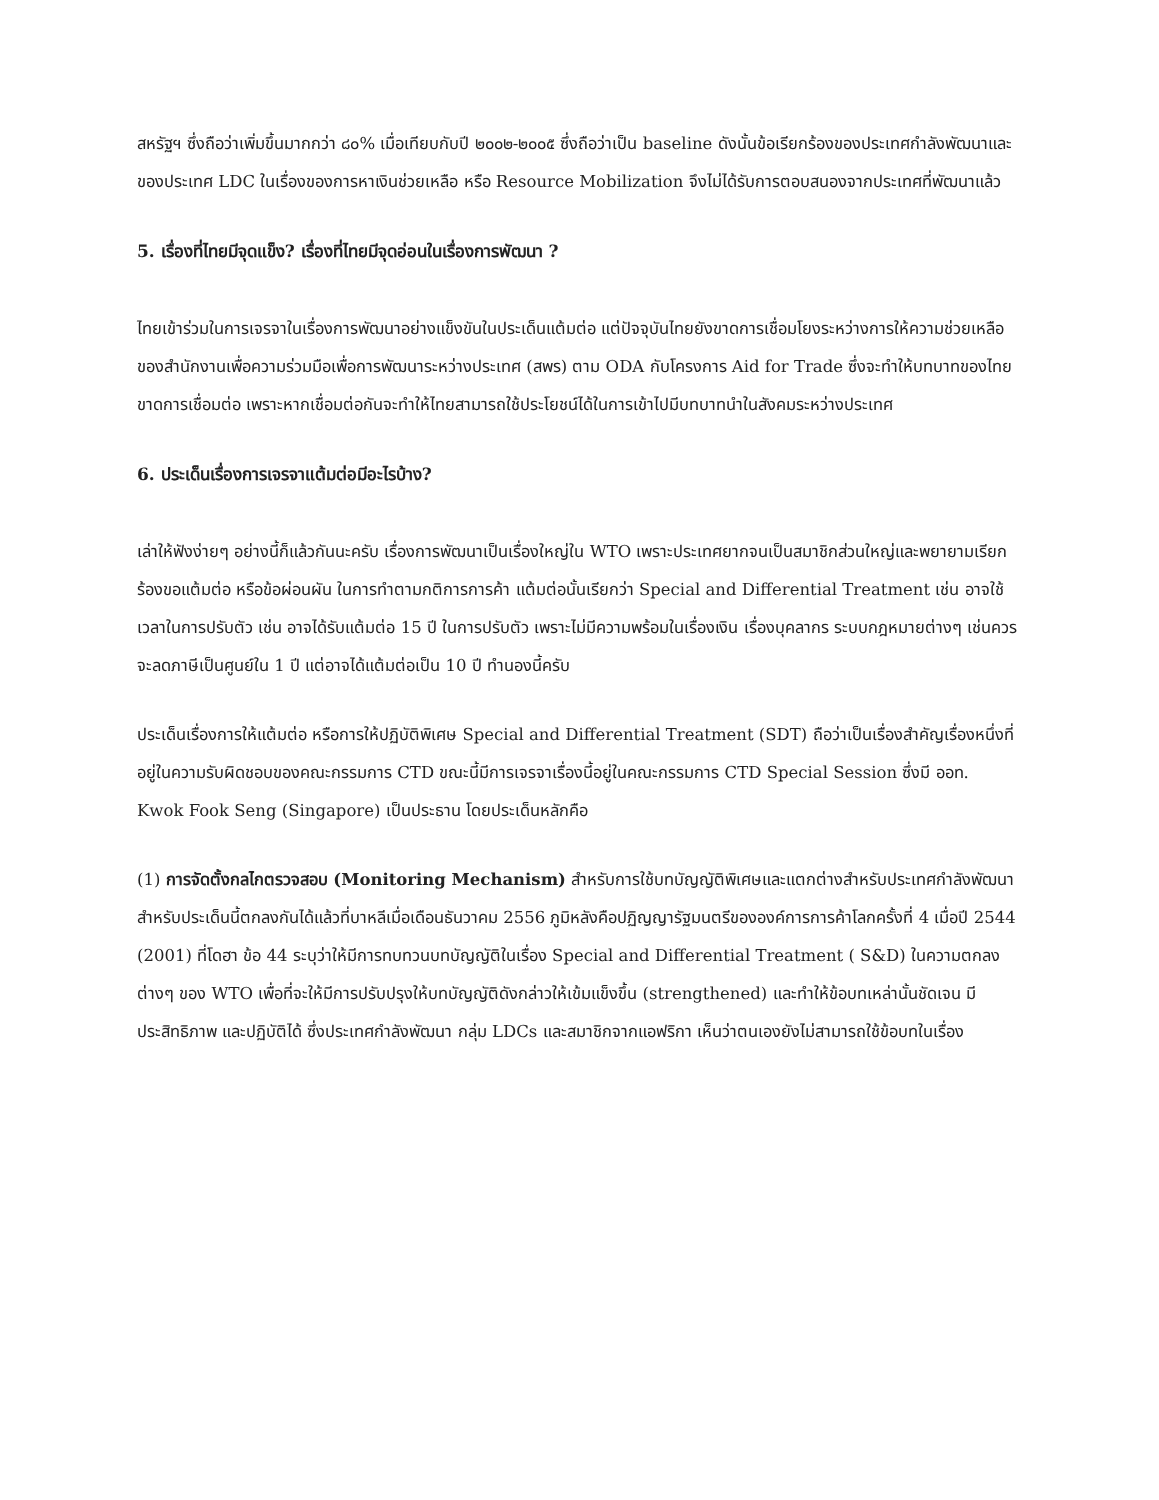สหรัฐฯ ซึ่งถือว่าเพิ่มขึ้นมากกว่า ๘๐% เมื่อเทียบกับปี ๒๐๐๒-๒๐๐๕ ซึ่งถือว่าเป็น baseline ดังนั้นข้อเรียกร้องของประเทศกำลังพัฒนาและของประเทศ LDC ในเรื่องของการหาเงินช่วยเหลือ หรือ Resource Mobilization จึงไม่ได้รับการตอบสนองจากประเทศที่พัฒนาแล้ว
5. เรื่องที่ไทยมีจุดแข็ง? เรื่องที่ไทยมีจุดอ่อนในเรื่องการพัฒนา ?
ไทยเข้าร่วมในการเจรจาในเรื่องการพัฒนาอย่างแข็งขันในประเด็นแต้มต่อ แต่ปัจจุบันไทยยังขาดการเชื่อมโยงระหว่างการให้ความช่วยเหลือของสำนักงานเพื่อความร่วมมือเพื่อการพัฒนาระหว่างประเทศ (สพร) ตาม ODA กับโครงการ Aid for Trade ซึ่งจะทำให้บทบาทของไทยขาดการเชื่อมต่อ เพราะหากเชื่อมต่อกันจะทำให้ไทยสามารถใช้ประโยชน์ได้ในการเข้าไปมีบทบาทนำในสังคมระหว่างประเทศ
6. ประเด็นเรื่องการเจรจาแต้มต่อมีอะไรบ้าง?
เล่าให้ฟังง่ายๆ อย่างนี้ก็แล้วกันนะครับ เรื่องการพัฒนาเป็นเรื่องใหญ่ใน WTO เพราะประเทศยากจนเป็นสมาชิกส่วนใหญ่และพยายามเรียกร้องขอแต้มต่อ หรือข้อผ่อนผัน ในการทำตามกติการการค้า แต้มต่อนั้นเรียกว่า Special and Differential Treatment เช่น อาจใช้เวลาในการปรับตัว เช่น อาจได้รับแต้มต่อ 15 ปี ในการปรับตัว เพราะไม่มีความพร้อมในเรื่องเงิน เรื่องบุคลากร ระบบกฎหมายต่างๆ เช่นควรจะลดภาษีเป็นศูนย์ใน 1 ปี แต่อาจได้แต้มต่อเป็น 10 ปี ทำนองนี้ครับ
ประเด็นเรื่องการให้แต้มต่อ หรือการให้ปฏิบัติพิเศษ Special and Differential Treatment (SDT) ถือว่าเป็นเรื่องสำคัญเรื่องหนึ่งที่อยู่ในความรับผิดชอบของคณะกรรมการ CTD ขณะนี้มีการเจรจาเรื่องนี้อยู่ในคณะกรรมการ CTD Special Session ซึ่งมี ออท. Kwok Fook Seng (Singapore) เป็นประธาน โดยประเด็นหลักคือ
(1) การจัดตั้งกลไกตรวจสอบ (Monitoring Mechanism) สำหรับการใช้บทบัญญัติพิเศษและแตกต่างสำหรับประเทศกำลังพัฒนา สำหรับประเด็นนี้ตกลงกันได้แล้วที่บาหลีเมื่อเดือนธันวาคม 2556 ภูมิหลังคือปฏิญญารัฐมนตรีขององค์การการค้าโลกครั้งที่ 4 เมื่อปี 2544 (2001) ที่โดฮา ข้อ 44 ระบุว่าให้มีการทบทวนบทบัญญัติในเรื่อง Special and Differential Treatment ( S&D) ในความตกลงต่างๆ ของ WTO เพื่อที่จะให้มีการปรับปรุงให้บทบัญญัติดังกล่าวให้เข้มแข็งขึ้น (strengthened) และทำให้ข้อบทเหล่านั้นชัดเจน มีประสิทธิภาพ และปฏิบัติได้ ซึ่งประเทศกำลังพัฒนา กลุ่ม LDCs และสมาชิกจากแอฟริกา เห็นว่าตนเองยังไม่สามารถใช้ข้อบทในเรื่อง